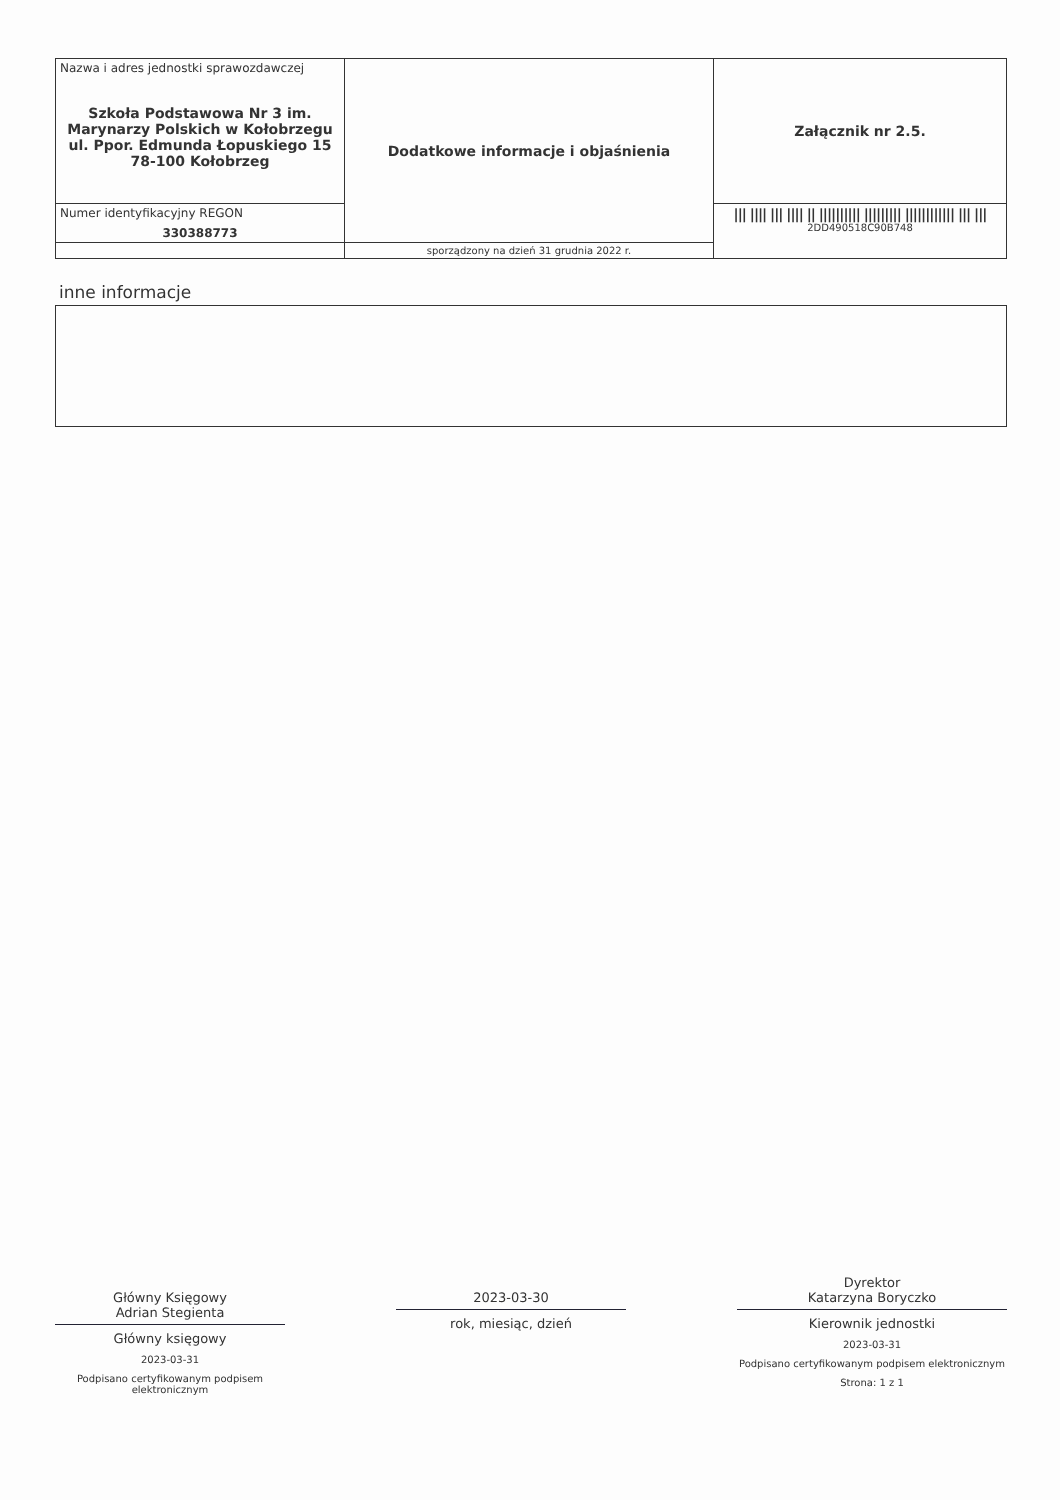| Nazwa i adres jednostki sprawozdawczej Szkoła Podstawowa Nr 3 im. Marynarzy Polskich w Kołobrzegu ul. Ppor. Edmunda Łopuskiego 15 78-100 Kołobrzeg | Dodatkowe informacje i objaśnienia | Załącznik nr 2.5. |
| Numer identyfikacyjny REGON 330388773 | | /// //// /// //// // ////////// ///////// //////////// /// /// 2DD490518C90B748 |
| | sporządzony na dzień 31 grudnia 2022 r. | |
inne informacje
Główny Księgowy
Adrian Stegienta
Główny księgowy
2023-03-31
Podpisano certyfikowanym podpisem elektronicznym
2023-03-30
rok, miesiąc, dzień
Dyrektor
Katarzyna Boryczko
Kierownik jednostki
2023-03-31
Podpisano certyfikowanym podpisem elektronicznym
Strona: 1 z 1